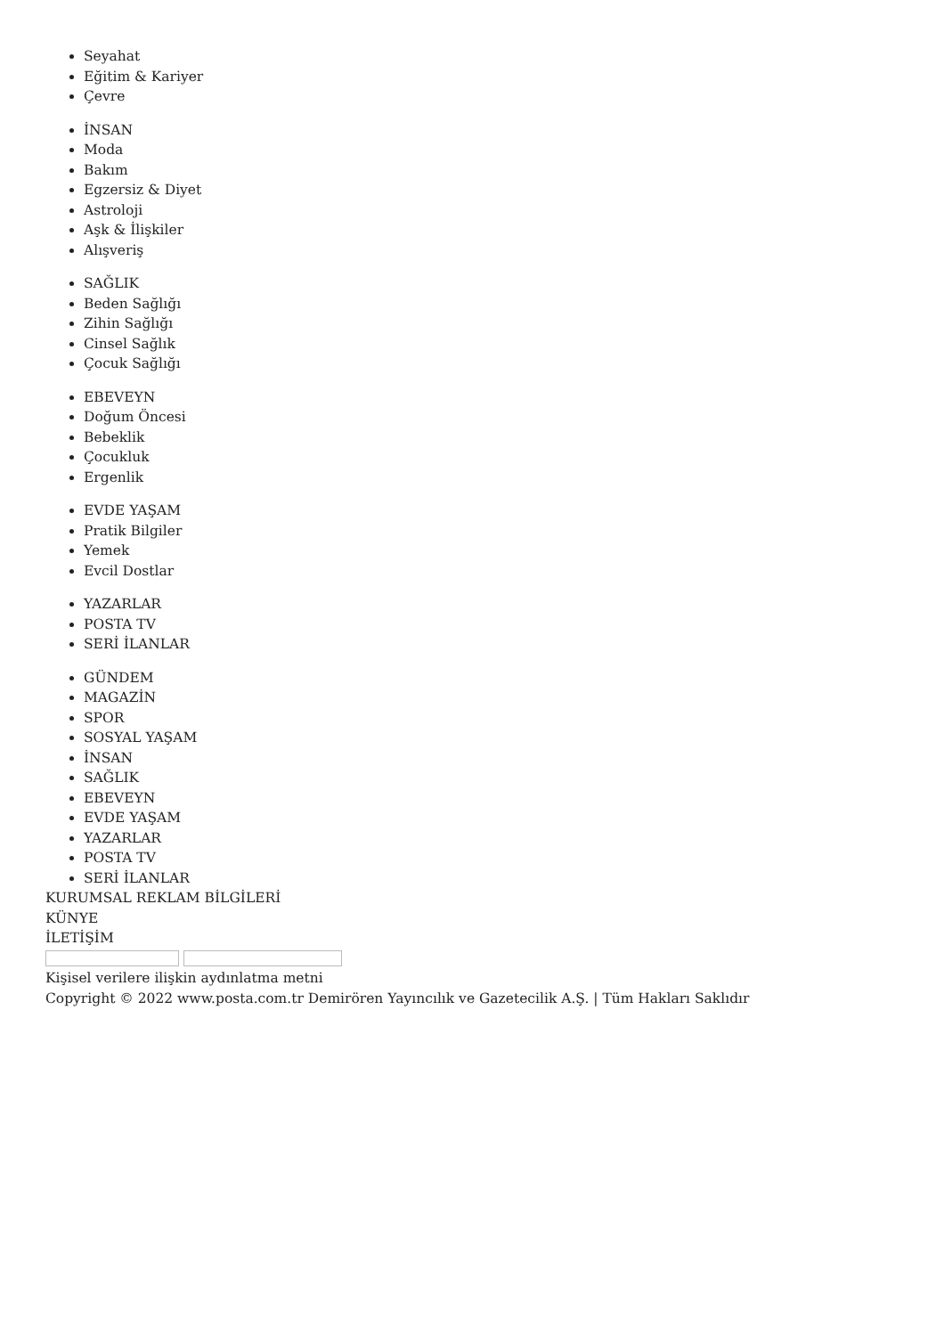Seyahat
Eğitim & Kariyer
Çevre
İNSAN
Moda
Bakım
Egzersiz & Diyet
Astroloji
Aşk & İlişkiler
Alışveriş
SAĞLIK
Beden Sağlığı
Zihin Sağlığı
Cinsel Sağlık
Çocuk Sağlığı
EBEVEYN
Doğum Öncesi
Bebeklik
Çocukluk
Ergenlik
EVDE YAŞAM
Pratik Bilgiler
Yemek
Evcil Dostlar
YAZARLAR
POSTA TV
SERİ İLANLAR
GÜNDEM
MAGAZİN
SPOR
SOSYAL YAŞAM
İNSAN
SAĞLIK
EBEVEYN
EVDE YAŞAM
YAZARLAR
POSTA TV
SERİ İLANLAR
KURUMSAL REKLAM BİLGİLERİ
KÜNYE
İLETİŞİM
Kişisel verilere ilişkin aydınlatma metni
Copyright © 2022 www.posta.com.tr Demirören Yayıncılık ve Gazetecilik A.Ş. | Tüm Hakları Saklıdır